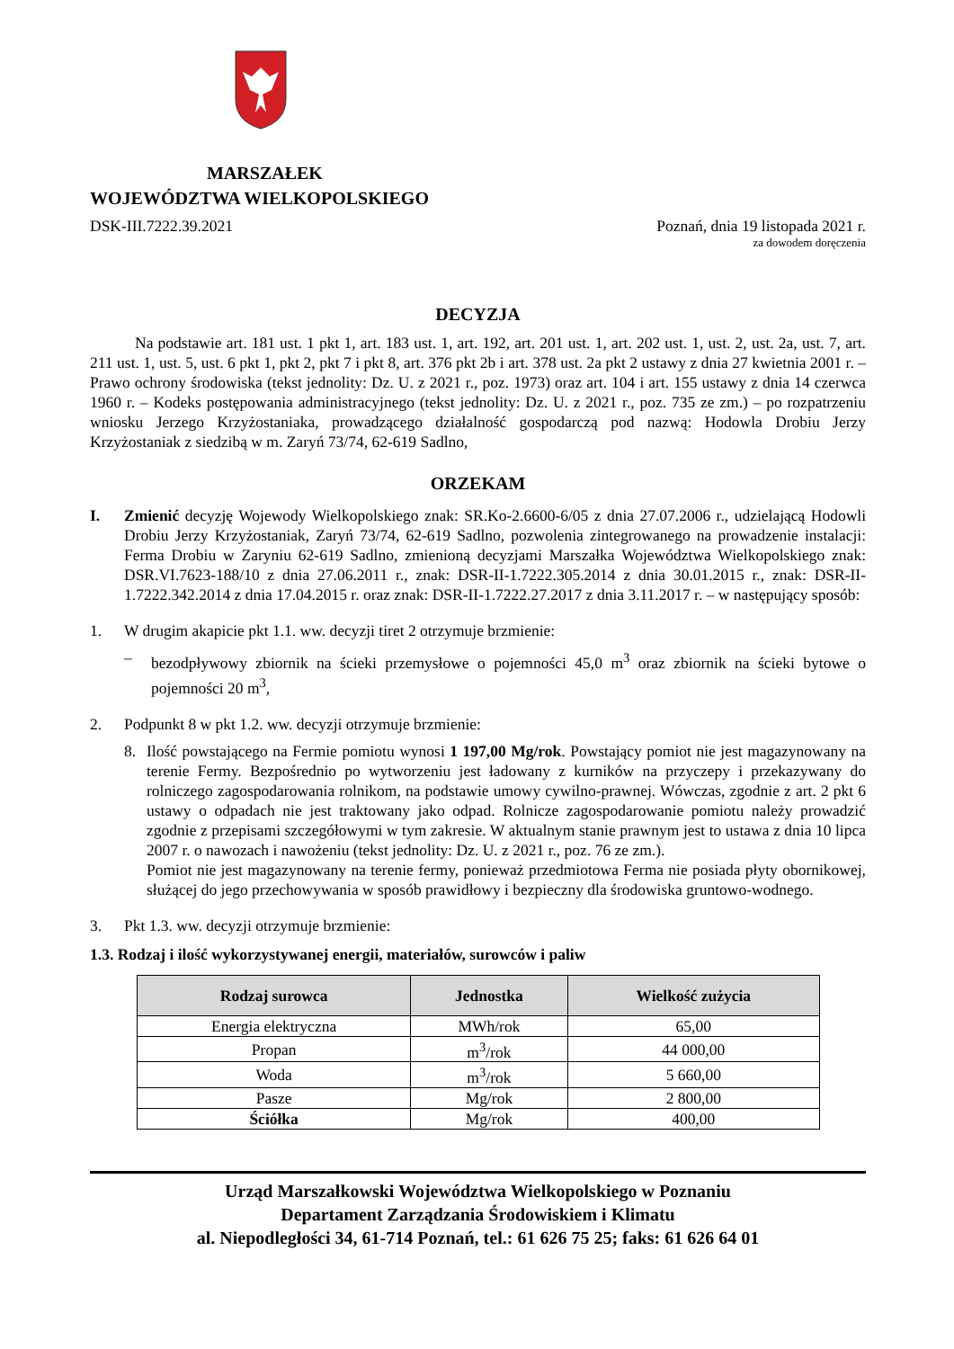MARSZAŁEK
WOJEWÓDZTWA WIELKOPOLSKIEGO
DSK-III.7222.39.2021 Poznań, dnia 19 listopada 2021 r.
za dowodem doręczenia
DECYZJA
Na podstawie art. 181 ust. 1 pkt 1, art. 183 ust. 1, art. 192, art. 201 ust. 1, art. 202 ust. 1, ust. 2, ust. 2a, ust. 7, art. 211 ust. 1, ust. 5, ust. 6 pkt 1, pkt 2, pkt 7 i pkt 8, art. 376 pkt 2b i art. 378 ust. 2a pkt 2 ustawy z dnia 27 kwietnia 2001 r. – Prawo ochrony środowiska (tekst jednolity: Dz. U. z 2021 r., poz. 1973) oraz art. 104 i art. 155 ustawy z dnia 14 czerwca 1960 r. – Kodeks postępowania administracyjnego (tekst jednolity: Dz. U. z 2021 r., poz. 735 ze zm.) – po rozpatrzeniu wniosku Jerzego Krzyżostaniaka, prowadzącego działalność gospodarczą pod nazwą: Hodowla Drobiu Jerzy Krzyżostaniak z siedzibą w m. Zaryń 73/74, 62-619 Sadlno,
ORZEKAM
I. Zmienić decyzję Wojewody Wielkopolskiego znak: SR.Ko-2.6600-6/05 z dnia 27.07.2006 r., udzielającą Hodowli Drobiu Jerzy Krzyżostaniak, Zaryń 73/74, 62-619 Sadlno, pozwolenia zintegrowanego na prowadzenie instalacji: Ferma Drobiu w Zaryniu 62-619 Sadlno, zmienioną decyzjami Marszałka Województwa Wielkopolskiego znak: DSR.VI.7623-188/10 z dnia 27.06.2011 r., znak: DSR-II-1.7222.305.2014 z dnia 30.01.2015 r., znak: DSR-II-1.7222.342.2014 z dnia 17.04.2015 r. oraz znak: DSR-II-1.7222.27.2017 z dnia 3.11.2017 r. – w następujący sposób:
1. W drugim akapicie pkt 1.1. ww. decyzji tiret 2 otrzymuje brzmienie:
– bezodpływowy zbiornik na ścieki przemysłowe o pojemności 45,0 m<sup>3</sup> oraz zbiornik na ścieki bytowe o pojemności 20 m<sup>3</sup>,
2. Podpunkt 8 w pkt 1.2. ww. decyzji otrzymuje brzmienie:
8. Ilość powstającego na Fermie pomiotu wynosi 1 197,00 Mg/rok. Powstający pomiot nie jest magazynowany na terenie Fermy. Bezpośrednio po wytworzeniu jest ładowany z kurników na przyczepy i przekazywany do rolniczego zagospodarowania rolnikom, na podstawie umowy cywilno-prawnej. Wówczas, zgodnie z art. 2 pkt 6 ustawy o odpadach nie jest traktowany jako odpad. Rolnicze zagospodarowanie pomiotu należy prowadzić zgodnie z przepisami szczegółowymi w tym zakresie. W aktualnym stanie prawnym jest to ustawa z dnia 10 lipca 2007 r. o nawozach i nawożeniu (tekst jednolity: Dz. U. z 2021 r., poz. 76 ze zm.).
Pomiot nie jest magazynowany na terenie fermy, ponieważ przedmiotowa Ferma nie posiada płyty obornikowej, służącej do jego przechowywania w sposób prawidłowy i bezpieczny dla środowiska gruntowo-wodnego.
3. Pkt 1.3. ww. decyzji otrzymuje brzmienie:
1.3. Rodzaj i ilość wykorzystywanej energii, materiałów, surowców i paliw
| Rodzaj surowca | Jednostka | Wielkość zużycia |
| --- | --- | --- |
| Energia elektryczna | MWh/rok | 65,00 |
| Propan | m<sup>3</sup>/rok | 44 000,00 |
| Woda | m<sup>3</sup>/rok | 5 660,00 |
| Pasze | Mg/rok | 2 800,00 |
| Ściółka | Mg/rok | 400,00 |
Urząd Marszałkowski Województwa Wielkopolskiego w Poznaniu
Departament Zarządzania Środowiskiem i Klimatu
al. Niepodległości 34, 61-714 Poznań, tel.: 61 626 75 25; faks: 61 626 64 01